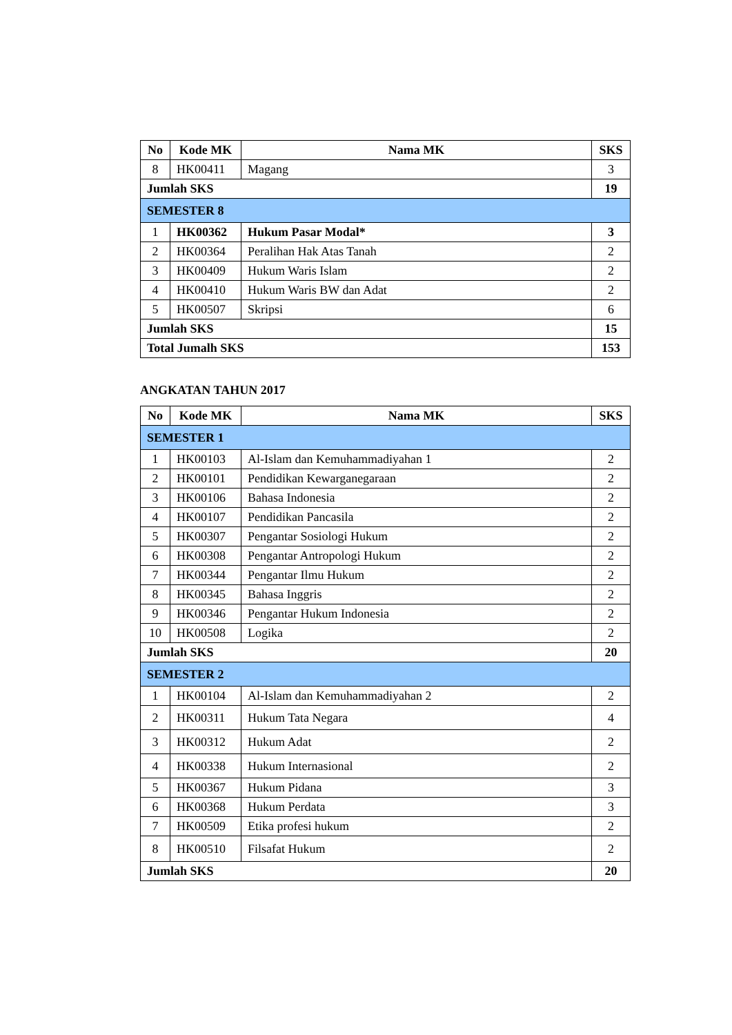| No | Kode MK | Nama MK | SKS |
| --- | --- | --- | --- |
| 8 | HK00411 | Magang | 3 |
| Jumlah SKS | | | 19 |
| SEMESTER 8 | | | |
| 1 | HK00362 | Hukum Pasar Modal* | 3 |
| 2 | HK00364 | Peralihan Hak Atas Tanah | 2 |
| 3 | HK00409 | Hukum Waris Islam | 2 |
| 4 | HK00410 | Hukum Waris BW dan Adat | 2 |
| 5 | HK00507 | Skripsi | 6 |
| Jumlah SKS | | | 15 |
| Total Jumalh SKS | | | 153 |
ANGKATAN TAHUN 2017
| No | Kode MK | Nama MK | SKS |
| --- | --- | --- | --- |
| SEMESTER 1 | | | |
| 1 | HK00103 | Al-Islam dan Kemuhammadiyahan 1 | 2 |
| 2 | HK00101 | Pendidikan Kewarganegaraan | 2 |
| 3 | HK00106 | Bahasa Indonesia | 2 |
| 4 | HK00107 | Pendidikan Pancasila | 2 |
| 5 | HK00307 | Pengantar Sosiologi Hukum | 2 |
| 6 | HK00308 | Pengantar Antropologi Hukum | 2 |
| 7 | HK00344 | Pengantar Ilmu Hukum | 2 |
| 8 | HK00345 | Bahasa Inggris | 2 |
| 9 | HK00346 | Pengantar Hukum Indonesia | 2 |
| 10 | HK00508 | Logika | 2 |
| Jumlah SKS | | | 20 |
| SEMESTER 2 | | | |
| 1 | HK00104 | Al-Islam dan Kemuhammadiyahan 2 | 2 |
| 2 | HK00311 | Hukum Tata Negara | 4 |
| 3 | HK00312 | Hukum Adat | 2 |
| 4 | HK00338 | Hukum Internasional | 2 |
| 5 | HK00367 | Hukum Pidana | 3 |
| 6 | HK00368 | Hukum Perdata | 3 |
| 7 | HK00509 | Etika profesi hukum | 2 |
| 8 | HK00510 | Filsafat Hukum | 2 |
| Jumlah SKS | | | 20 |